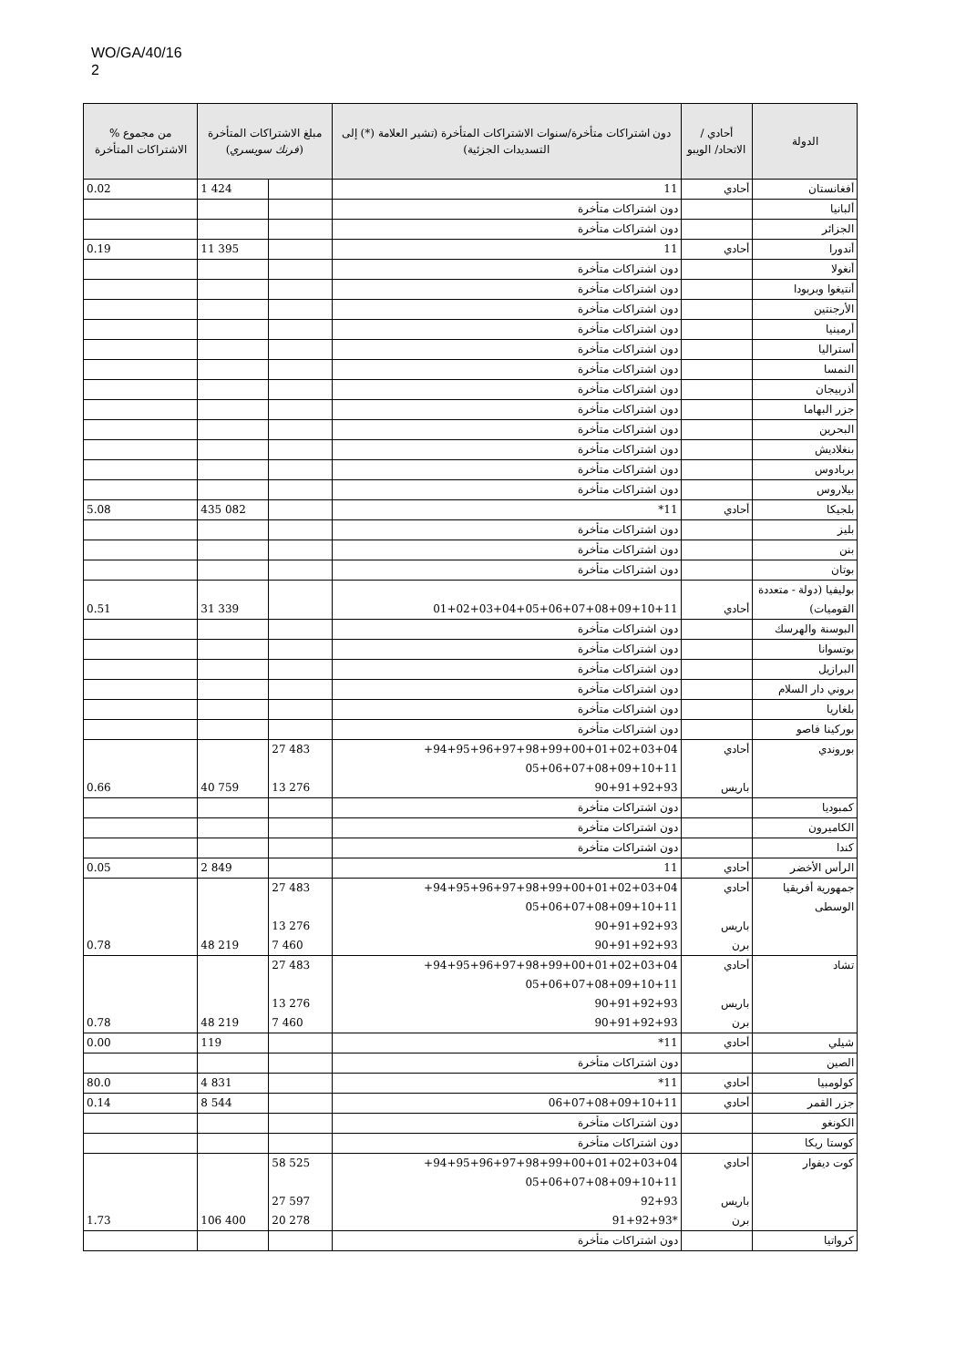WO/GA/40/16
2
| % من مجموع الاشتراكات المتأخرة | مبلغ الاشتراكات المتأخرة ( فرنك سويسري ) | | دون اشتراكات متأخرة/سنوات الاشتراكات المتأخرة (تشير العلامة (*) إلى التسديدات الجزئية) | أحادي / الاتحاد/ الويبو | الدولة |
| --- | --- | --- | --- | --- | --- |
| 0.02 | 1 424 | | 11 | أحادي | أفغانستان |
| | | | دون اشتراكات متأخرة | | ألبانيا |
| | | | دون اشتراكات متأخرة | | الجزائر |
| 0.19 | 11 395 | | 11 | أحادي | أندورا |
| | | | دون اشتراكات متأخرة | | أنغولا |
| | | | دون اشتراكات متأخرة | | أنتيغوا وبربودا |
| | | | دون اشتراكات متأخرة | | الأرجنتين |
| | | | دون اشتراكات متأخرة | | أرمينيا |
| | | | دون اشتراكات متأخرة | | أستراليا |
| | | | دون اشتراكات متأخرة | | النمسا |
| | | | دون اشتراكات متأخرة | | أذربيجان |
| | | | دون اشتراكات متأخرة | | جزر البهاما |
| | | | دون اشتراكات متأخرة | | البحرين |
| | | | دون اشتراكات متأخرة | | بنغلاديش |
| | | | دون اشتراكات متأخرة | | بربادوس |
| | | | دون اشتراكات متأخرة | | بيلاروس |
| 5.08 | 435 082 | | 11* | أحادي | بلجيكا |
| | | | دون اشتراكات متأخرة | | بليز |
| | | | دون اشتراكات متأخرة | | بنن |
| | | | دون اشتراكات متأخرة | | بوتان |
| 0.51 | 31 339 | | 01+02+03+04+05+06+07+08+09+10+11 | أحادي | بوليفيا (دولة - متعددة القوميات) |
| | | | دون اشتراكات متأخرة | | البوسنة والهرسك |
| | | | دون اشتراكات متأخرة | | بوتسوانا |
| | | | دون اشتراكات متأخرة | | البرازيل |
| | | | دون اشتراكات متأخرة | | بروني دار السلام |
| | | | دون اشتراكات متأخرة | | بلغاريا |
| | | | دون اشتراكات متأخرة | | بوركينا فاصو |
| 0.66 | 40 759 | 27 483 13 276 | 94+95+96+97+98+99+00+01+02+03+04+ 05+06+07+08+09+10+11 90+91+92+93 | أحادي باريس | بوروندي |
| | | | دون اشتراكات متأخرة | | كمبوديا |
| | | | دون اشتراكات متأخرة | | الكاميرون |
| | | | دون اشتراكات متأخرة | | كندا |
| 0.05 | 2 849 | | 11 | أحادي | الرأس الأخضر |
| 0.78 | 48 219 | 27 483 13 276 7 460 | 94+95+96+97+98+99+00+01+02+03+04+ 05+06+07+08+09+10+11 90+91+92+93 90+91+92+93 | أحادي باريس برن | جمهورية أفريقيا الوسطى |
| 0.78 | 48 219 | 27 483 13 276 7 460 | 94+95+96+97+98+99+00+01+02+03+04+ 05+06+07+08+09+10+11 90+91+92+93 90+91+92+93 | أحادي باريس برن | تشاد |
| 0.00 | 119 | | 11* | أحادي | شيلي |
| | | | دون اشتراكات متأخرة | | الصين |
| 80.0 | 4 831 | | 11* | أحادي | كولومبيا |
| 0.14 | 8 544 | | 06+07+08+09+10+11 | أحادي | جزر القمر |
| | | | دون اشتراكات متأخرة | | الكونغو |
| | | | دون اشتراكات متأخرة | | كوستا ريكا |
| 1.73 | 106 400 | 58 525 27 597 20 278 | 94+95+96+97+98+99+00+01+02+03+04+ 05+06+07+08+09+10+11 92+93 *91+92+93 | أحادي باريس برن | كوت ديفوار |
| | | | دون اشتراكات متأخرة | | كرواتيا |